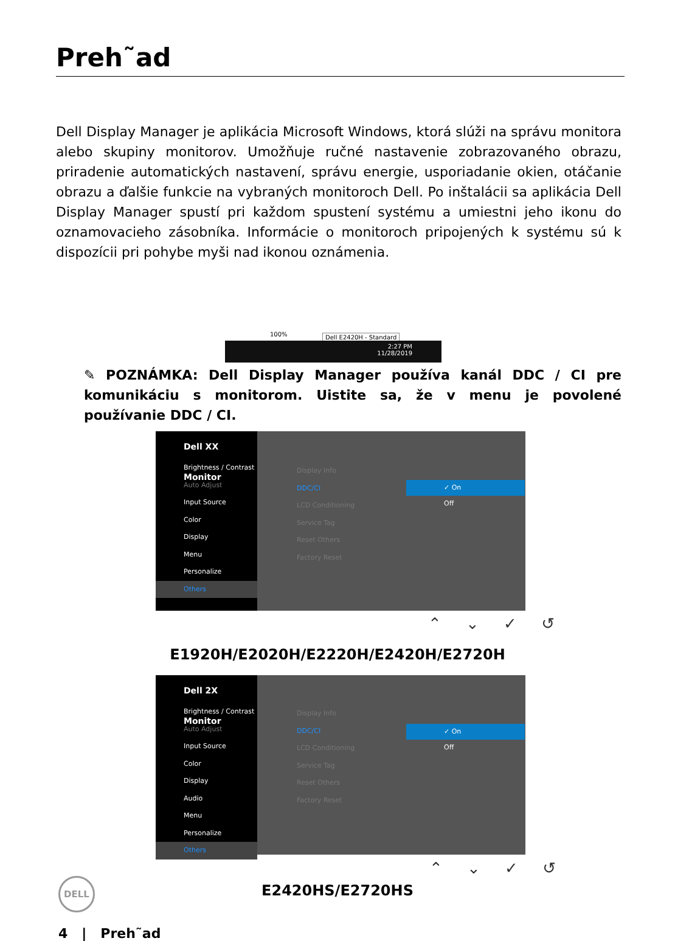Preh˜ad
Dell Display Manager je aplikácia Microsoft Windows, ktorá slúži na správu monitora alebo skupiny monitorov. Umožňuje ručné nastavenie zobrazovaného obrazu, priradenie automatických nastavení, správu energie, usporiadanie okien, otáčanie obrazu a ďalšie funkcie na vybraných monitoroch Dell. Po inštalácii sa aplikácia Dell Display Manager spustí pri každom spustení systému a umiestni jeho ikonu do oznamovacieho zásobníka. Informácie o monitoroch pripojených k systému sú k dispozícii pri pohybe myši nad ikonou oznámenia.
100% Dell E2420H - Standard
2:27 PM
11/28/2019
✎ POZNÁMKA: Dell Display Manager používa kanál DDC / CI pre komunikáciu s monitorom. Uistite sa, že v menu je povolené používanie DDC / CI.
Dell XX Monitor
Brightness / Contrast
Auto Adjust
Input Source
Color
Display
Menu
Personalize
Others
Display Info
DDC/CI
LCD Conditioning
Service Tag
Reset Others
Factory Reset
✓ On
Off
⌃ ⌄ ✓ ↺
E1920H/E2020H/E2220H/E2420H/E2720H
Dell 2X Monitor
Brightness / Contrast
Auto Adjust
Input Source
Color
Display
Audio
Menu
Personalize
Others
Display Info
DDC/CI
LCD Conditioning
Service Tag
Reset Others
Factory Reset
✓ On
Off
⌃ ⌄ ✓ ↺
DELL
E2420HS/E2720HS
4 | Preh˜ad